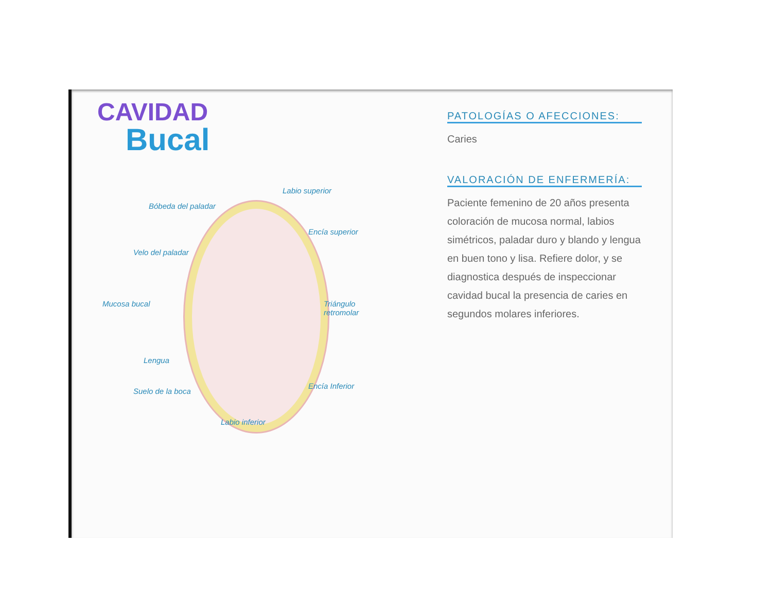CAVIDAD
Bucal
Labio superior
Bóbeda del paladar
Encía superior
Velo del paladar
Mucosa bucal Triángulo retromolar
Lengua
Encía Inferior
Suelo de la boca
Labio inferior
PATOLOGÍAS O AFECCIONES:
Caries
VALORACIÓN DE ENFERMERÍA:
Paciente femenino de 20 años presenta coloración de mucosa normal, labios simétricos, paladar duro y blando y lengua en buen tono y lisa. Refiere dolor, y se diagnostica después de inspeccionar cavidad bucal la presencia de caries en segundos molares inferiores.